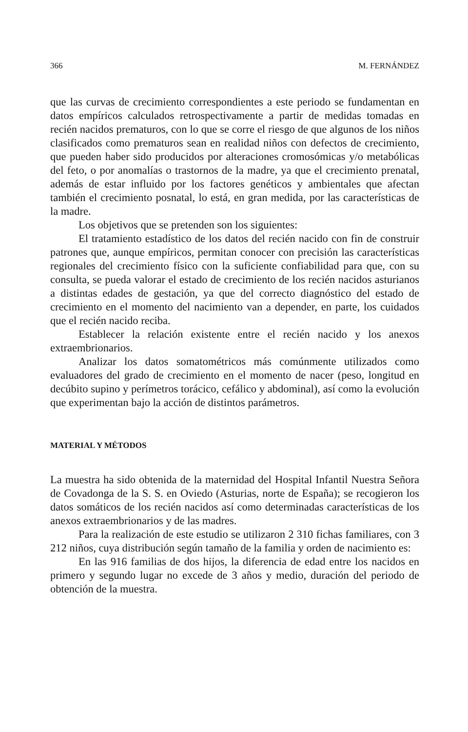366 M. FERNÁNDEZ
que las curvas de crecimiento correspondientes a este periodo se fundamentan en datos empíricos calculados retrospectivamente a partir de medidas tomadas en recién nacidos prematuros, con lo que se corre el riesgo de que algunos de los niños clasificados como prematuros sean en realidad niños con defectos de crecimiento, que pueden haber sido producidos por alteraciones cromosómicas y/o metabólicas del feto, o por anomalías o trastornos de la madre, ya que el crecimiento prenatal, además de estar influido por los factores genéticos y ambientales que afectan también el crecimiento posnatal, lo está, en gran medida, por las características de la madre.
Los objetivos que se pretenden son los siguientes:
El tratamiento estadístico de los datos del recién nacido con fin de construir patrones que, aunque empíricos, permitan conocer con precisión las características regionales del crecimiento físico con la suficiente confiabilidad para que, con su consulta, se pueda valorar el estado de crecimiento de los recién nacidos asturianos a distintas edades de gestación, ya que del correcto diagnóstico del estado de crecimiento en el momento del nacimiento van a depender, en parte, los cuidados que el recién nacido reciba.
Establecer la relación existente entre el recién nacido y los anexos extraembrionarios.
Analizar los datos somatométricos más comúnmente utilizados como evaluadores del grado de crecimiento en el momento de nacer (peso, longitud en decúbito supino y perímetros torácico, cefálico y abdominal), así como la evolución que experimentan bajo la acción de distintos parámetros.
MATERIAL Y MÉTODOS
La muestra ha sido obtenida de la maternidad del Hospital Infantil Nuestra Señora de Covadonga de la S. S. en Oviedo (Asturias, norte de España); se recogieron los datos somáticos de los recién nacidos así como determinadas características de los anexos extraembrionarios y de las madres.
Para la realización de este estudio se utilizaron 2 310 fichas familiares, con 3 212 niños, cuya distribución según tamaño de la familia y orden de nacimiento es:
En las 916 familias de dos hijos, la diferencia de edad entre los nacidos en primero y segundo lugar no excede de 3 años y medio, duración del periodo de obtención de la muestra.